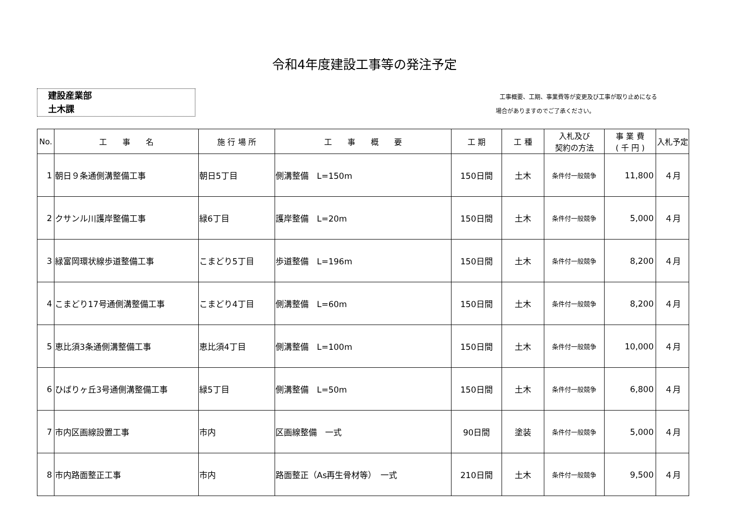令和4年度建設工事等の発注予定
建設産業部
土木課
工事概要、工期、事業費等が変更及び工事が取り止めになる
場合がありますのでご了承ください。
| No. | 工 事 名 | 施 行 場 所 | 工 事 概 要 | 工 期 | 工 種 | 入札及び 契約の方法 | 事 業 費 ( 千 円 ) | 入札予定 |
| --- | --- | --- | --- | --- | --- | --- | --- | --- |
| 1 | 朝日９条通側溝整備工事 | 朝日5丁目 | 側溝整備 L=150m | 150日間 | 土木 | 条件付一般競争 | 11,800 | ４月 |
| 2 | クサンル川護岸整備工事 | 緑6丁目 | 護岸整備 L=20m | 150日間 | 土木 | 条件付一般競争 | 5,000 | ４月 |
| 3 | 緑富岡環状線歩道整備工事 | こまどり5丁目 | 歩道整備 L=196m | 150日間 | 土木 | 条件付一般競争 | 8,200 | ４月 |
| 4 | こまどり17号通側溝整備工事 | こまどり4丁目 | 側溝整備 L=60m | 150日間 | 土木 | 条件付一般競争 | 8,200 | ４月 |
| 5 | 恵比須3条通側溝整備工事 | 恵比須4丁目 | 側溝整備 L=100m | 150日間 | 土木 | 条件付一般競争 | 10,000 | ４月 |
| 6 | ひばりヶ丘3号通側溝整備工事 | 緑5丁目 | 側溝整備 L=50m | 150日間 | 土木 | 条件付一般競争 | 6,800 | ４月 |
| 7 | 市内区画線設置工事 | 市内 | 区画線整備 一式 | 90日間 | 塗装 | 条件付一般競争 | 5,000 | ４月 |
| 8 | 市内路面整正工事 | 市内 | 路面整正（As再生骨材等） 一式 | 210日間 | 土木 | 条件付一般競争 | 9,500 | ４月 |